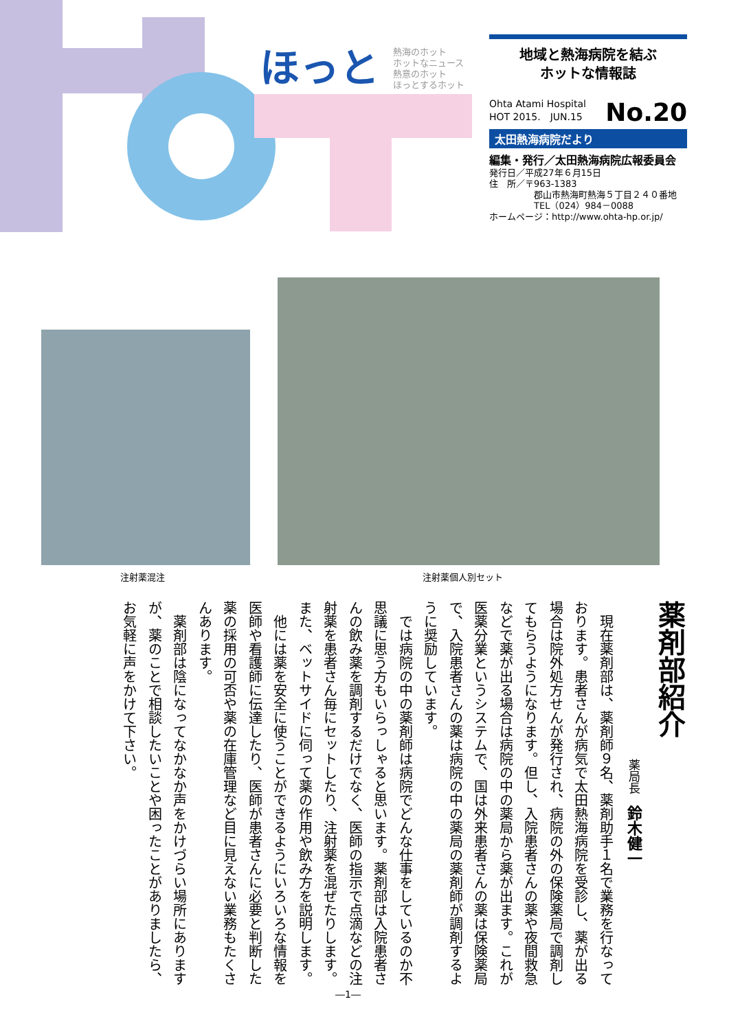ほっと
熱海のホット
ホットなニュース
熱意のホット
ほっとするホット
地域と熱海病院を結ぶ
ホットな情報誌
Ohta Atami Hospital
HOT 2015.　JUN.15
No.20
太田熱海病院だより
編集・発行／太田熱海病院広報委員会
発行日／平成27年６月15日
住　所／〒963-1383
　　　　　郡山市熱海町熱海５丁目２４０番地
　　　　　TEL（024）984－0088
ホームページ：http://www.ohta-hp.or.jp/
注射薬混注 注射薬個人別セット
薬剤部紹介
薬局長　鈴木健一
現在薬剤部は、薬剤師９名、薬剤助手１名で業務を行なっております。患者さんが病気で太田熱海病院を受診し、薬が出る場合は院外処方せんが発行され、病院の外の保険薬局で調剤してもらうようになります。但し、入院患者さんの薬や夜間救急などで薬が出る場合は病院の中の薬局から薬が出ます。これが医薬分業というシステムで、国は外来患者さんの薬は保険薬局で、入院患者さんの薬は病院の中の薬局の薬剤師が調剤するように奨励しています。
では病院の中の薬剤師は病院でどんな仕事をしているのか不思議に思う方もいらっしゃると思います。薬剤部は入院患者さんの飲み薬を調剤するだけでなく、医師の指示で点滴などの注射薬を患者さん毎にセットしたり、注射薬を混ぜたりします。また、ベットサイドに伺って薬の作用や飲み方を説明します。
他には薬を安全に使うことができるようにいろいろな情報を医師や看護師に伝達したり、医師が患者さんに必要と判断した薬の採用の可否や薬の在庫管理など目に見えない業務もたくさんあります。
薬剤部は陰になってなかなか声をかけづらい場所にありますが、薬のことで相談したいことや困ったことがありましたら、お気軽に声をかけて下さい。
―1―